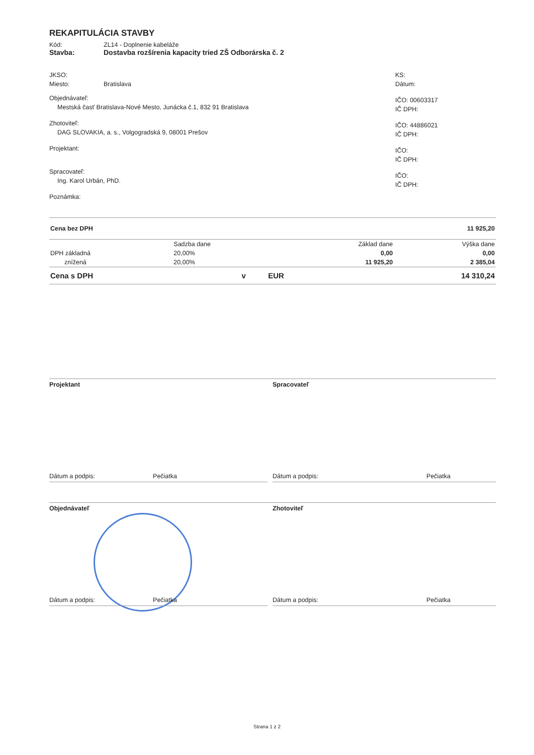REKAPITULÁCIA STAVBY
Kód: ZL14 - Doplnenie kabeláže
Stavba: Dostavba rozšírenia kapacity tried ZŠ Odborárska č. 2
JKSO:
Miesto: Bratislava
Objednávateľ:
Mestská časť Bratislava-Nové Mesto, Junácka č.1, 832 91 Bratislava
Zhotoviteľ:
DAG SLOVAKIA, a. s., Volgogradská 9, 08001 Prešov
Projektant:
Spracovateľ:
Ing. Karol Urbán, PhD.
Poznámka:
KS:
Dátum:
IČO: 00603317
IČ DPH:
IČO: 44886021
IČ DPH:
IČO:
IČ DPH:
IČO:
IČ DPH:
| Cena bez DPH | 11 925,20 |
| | Sadzba dane | Základ dane | Výška dane |
| DPH základná | 20,00% | 0,00 | 0,00 |
| znížená | 20,00% | 11 925,20 | 2 385,04 |
| Cena s DPH | v | EUR | 14 310,24 |
Projektant
Dátum a podpis: Pečiatka
Spracovateľ
Dátum a podpis: Pečiatka
Objednávateľ
Dátum a podpis: Pečiatka
Zhotoviteľ
Dátum a podpis: Pečiatka
Strana 1 z 2